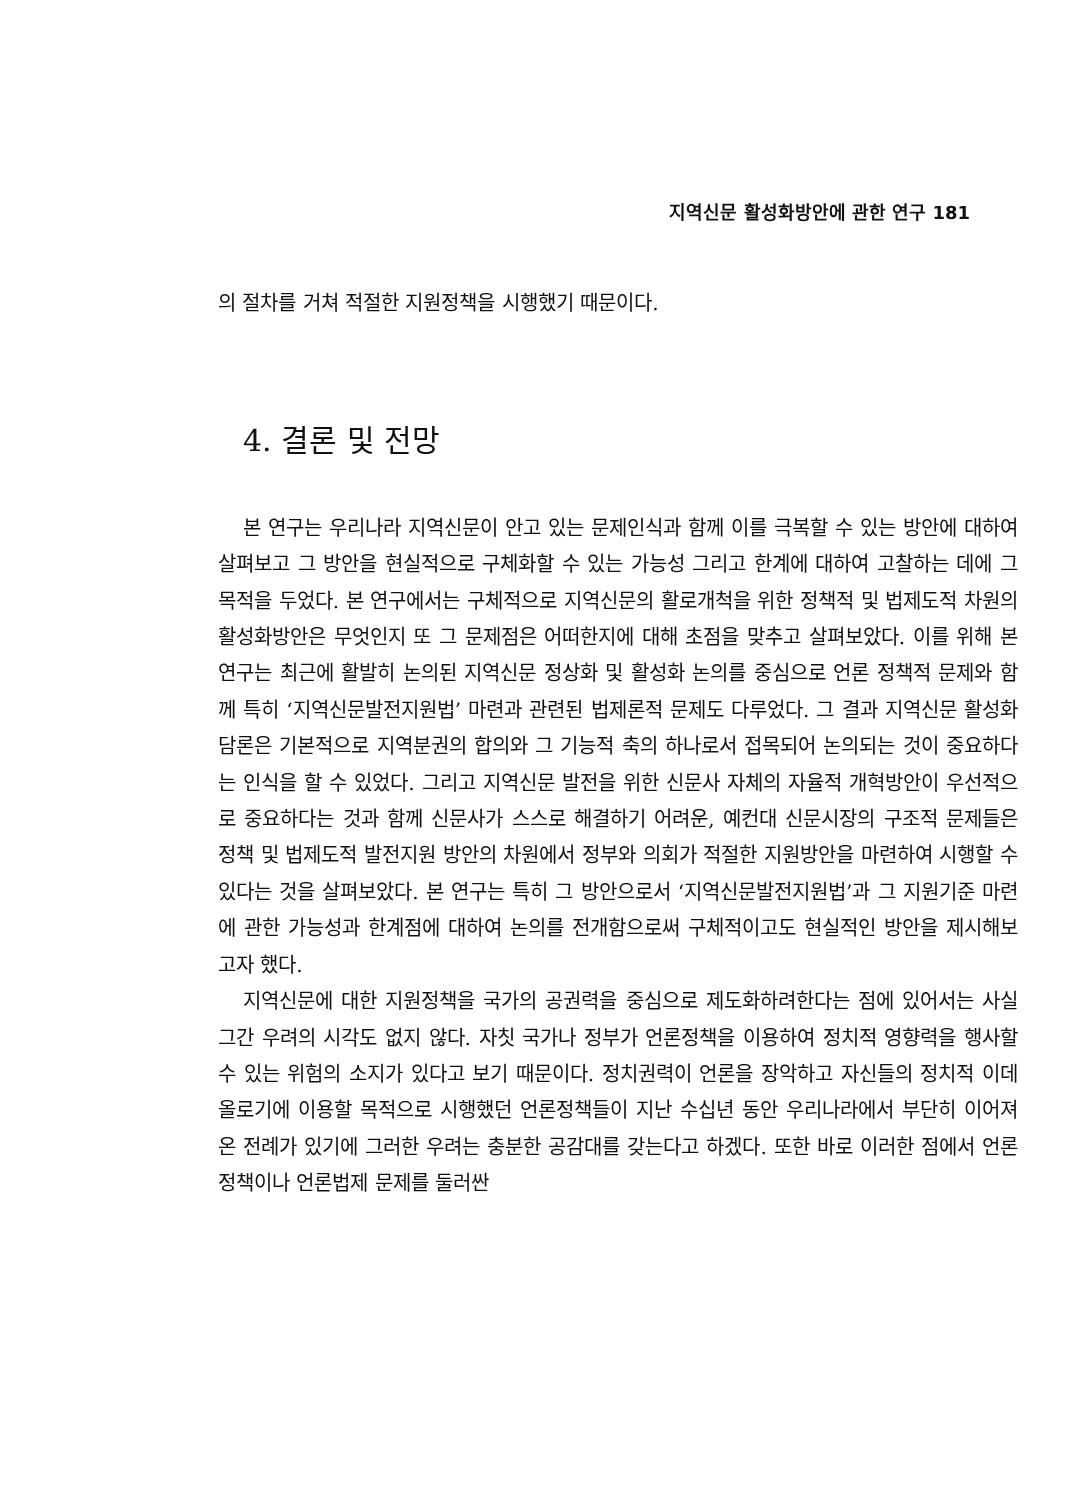지역신문 활성화방안에 관한 연구 181
의 절차를 거쳐 적절한 지원정책을 시행했기 때문이다.
4. 결론 및 전망
본 연구는 우리나라 지역신문이 안고 있는 문제인식과 함께 이를 극복할 수 있는 방안에 대하여 살펴보고 그 방안을 현실적으로 구체화할 수 있는 가능성 그리고 한계에 대하여 고찰하는 데에 그 목적을 두었다. 본 연구에서는 구체적으로 지역신문의 활로개척을 위한 정책적 및 법제도적 차원의 활성화방안은 무엇인지 또 그 문제점은 어떠한지에 대해 초점을 맞추고 살펴보았다. 이를 위해 본 연구는 최근에 활발히 논의된 지역신문 정상화 및 활성화 논의를 중심으로 언론 정책적 문제와 함께 특히 ‘지역신문발전지원법’ 마련과 관련된 법제론적 문제도 다루었다. 그 결과 지역신문 활성화 담론은 기본적으로 지역분권의 합의와 그 기능적 축의 하나로서 접목되어 논의되는 것이 중요하다는 인식을 할 수 있었다. 그리고 지역신문 발전을 위한 신문사 자체의 자율적 개혁방안이 우선적으로 중요하다는 것과 함께 신문사가 스스로 해결하기 어려운, 예컨대 신문시장의 구조적 문제들은 정책 및 법제도적 발전지원 방안의 차원에서 정부와 의회가 적절한 지원방안을 마련하여 시행할 수 있다는 것을 살펴보았다. 본 연구는 특히 그 방안으로서 ‘지역신문발전지원법’과 그 지원기준 마련에 관한 가능성과 한계점에 대하여 논의를 전개함으로써 구체적이고도 현실적인 방안을 제시해보고자 했다.
지역신문에 대한 지원정책을 국가의 공권력을 중심으로 제도화하려한다는 점에 있어서는 사실 그간 우려의 시각도 없지 않다. 자칫 국가나 정부가 언론정책을 이용하여 정치적 영향력을 행사할 수 있는 위험의 소지가 있다고 보기 때문이다. 정치권력이 언론을 장악하고 자신들의 정치적 이데올로기에 이용할 목적으로 시행했던 언론정책들이 지난 수십년 동안 우리나라에서 부단히 이어져온 전례가 있기에 그러한 우려는 충분한 공감대를 갖는다고 하겠다. 또한 바로 이러한 점에서 언론 정책이나 언론법제 문제를 둘러싼